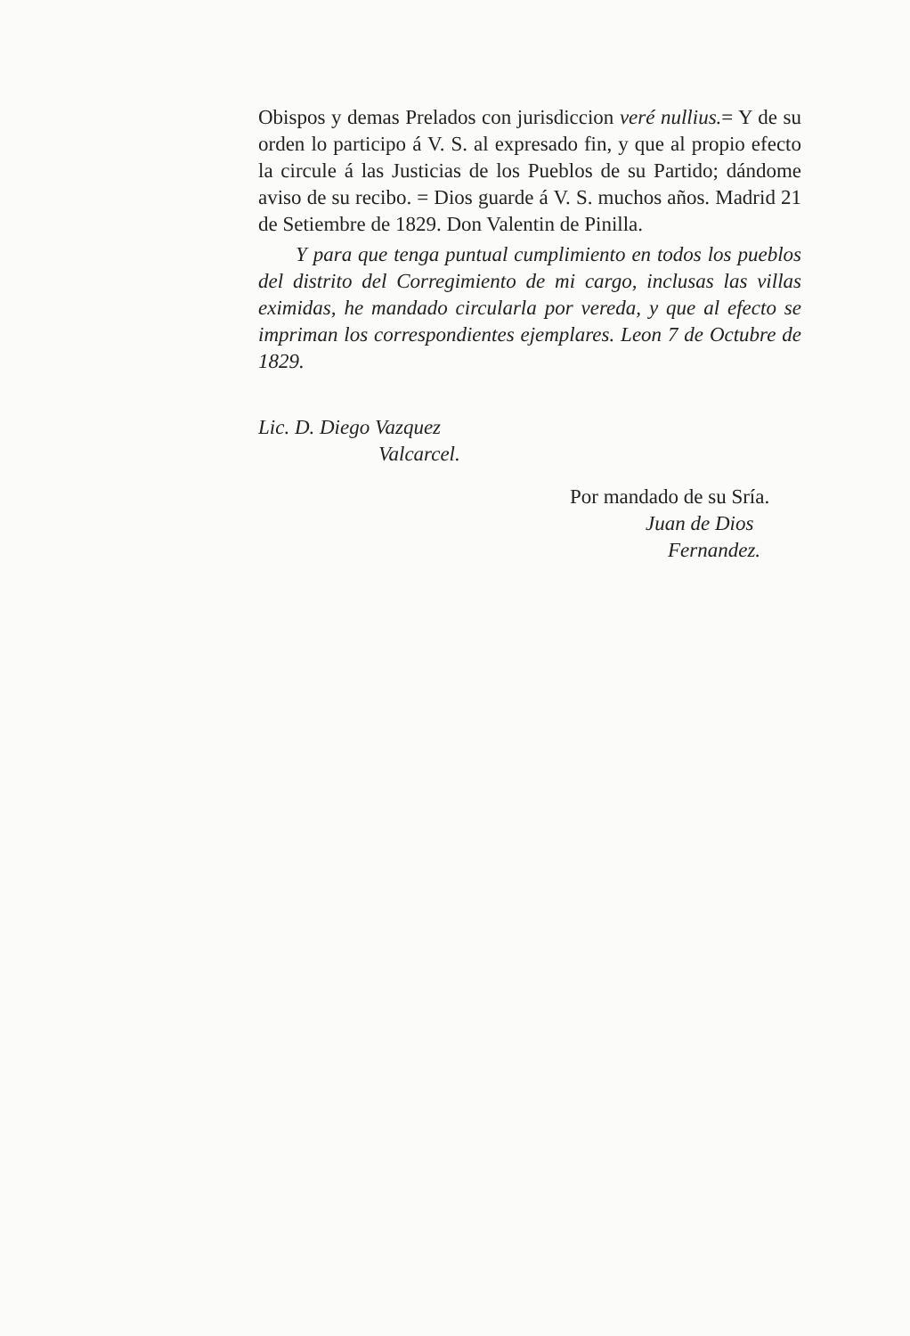Obispos y demas Prelados con jurisdiccion veré nullius.= Y de su orden lo participo á V. S. al expresado fin, y que al propio efecto la circule á las Justicias de los Pueblos de su Partido; dándome aviso de su recibo. = Dios guarde á V. S. muchos años. Madrid 21 de Setiembre de 1829. Don Valentin de Pinilla.
Y para que tenga puntual cumplimiento en todos los pueblos del distrito del Corregimiento de mi cargo, inclusas las villas eximidas, he mandado circularla por vereda, y que al efecto se impriman los correspondientes ejemplares. Leon 7 de Octubre de 1829.
Lic. D. Diego Vazquez
Valcarcel.
Por mandado de su Sría.
Juan de Dios
Fernandez.